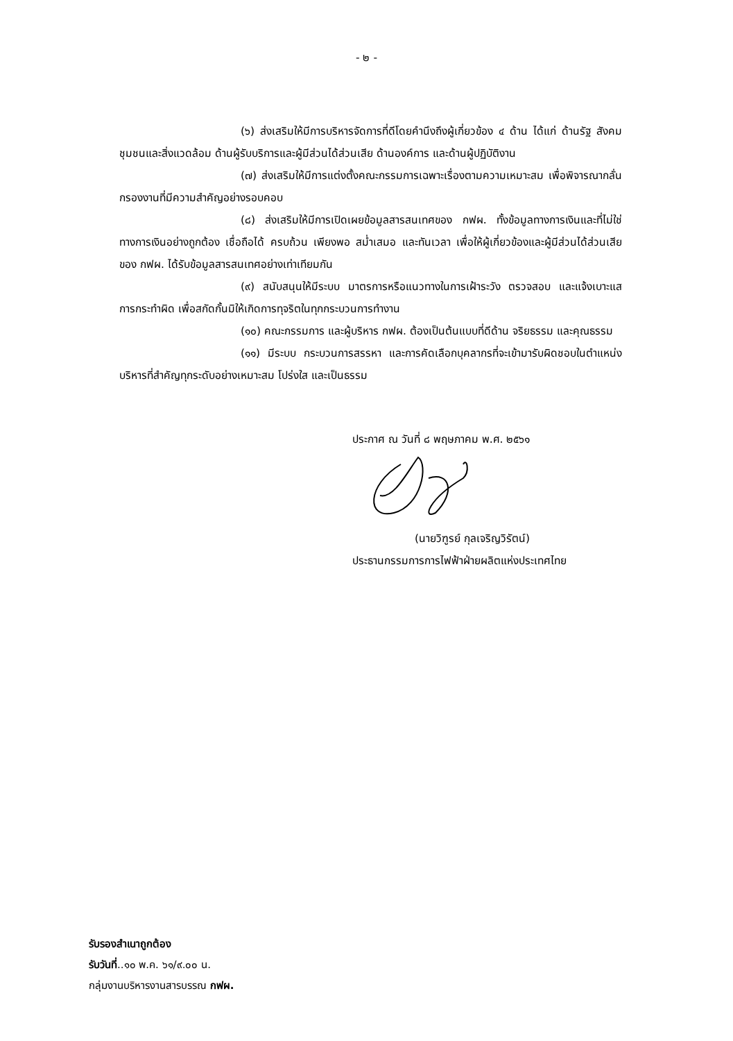- ๒ -
(๖) ส่งเสริมให้มีการบริหารจัดการที่ดีโดยคำนึงถึงผู้เกี่ยวข้อง ๔ ด้าน ได้แก่ ด้านรัฐ สังคม ชุมชนและสิ่งแวดล้อม ด้านผู้รับบริการและผู้มีส่วนได้ส่วนเสีย ด้านองค์การ และด้านผู้ปฏิบัติงาน
(๗) ส่งเสริมให้มีการแต่งตั้งคณะกรรมการเฉพาะเรื่องตามความเหมาะสม เพื่อพิจารณากลั่นกรองงานที่มีความสำคัญอย่างรอบคอบ
(๘) ส่งเสริมให้มีการเปิดเผยข้อมูลสารสนเทศของ กฟผ. ทั้งข้อมูลทางการเงินและที่ไม่ใช่ทางการเงินอย่างถูกต้อง เชื่อถือได้ ครบถ้วน เพียงพอ สม่ำเสมอ และทันเวลา เพื่อให้ผู้เกี่ยวข้องและผู้มีส่วนได้ส่วนเสียของ กฟผ. ได้รับข้อมูลสารสนเทศอย่างเท่าเทียมกัน
(๙) สนับสนุนให้มีระบบ มาตรการหรือแนวทางในการเฝ้าระวัง ตรวจสอบ และแจ้งเบาะแสการกระทำผิด เพื่อสกัดกั้นมิให้เกิดการทุจริตในทุกกระบวนการทำงาน
(๑๐) คณะกรรมการ และผู้บริหาร กฟผ. ต้องเป็นต้นแบบที่ดีด้าน จริยธรรม และคุณธรรม
(๑๑) มีระบบ กระบวนการสรรหา และการคัดเลือกบุคลากรที่จะเข้ามารับผิดชอบในตำแหน่งบริหารที่สำคัญทุกระดับอย่างเหมาะสม โปร่งใส และเป็นธรรม
ประกาศ ณ วันที่ ๘ พฤษภาคม พ.ศ. ๒๕๖๑
(นายวิฑูรย์ กุลเจริญวิรัตน์)
ประธานกรรมการการไฟฟ้าฝ่ายผลิตแห่งประเทศไทย
รับรองสำเนาถูกต้อง
รับวันที่..๑๐ พ.ค. ๖๑/๙.๐๐ น.
กลุ่มงานบริหารงานสารบรรณ กฟผ.